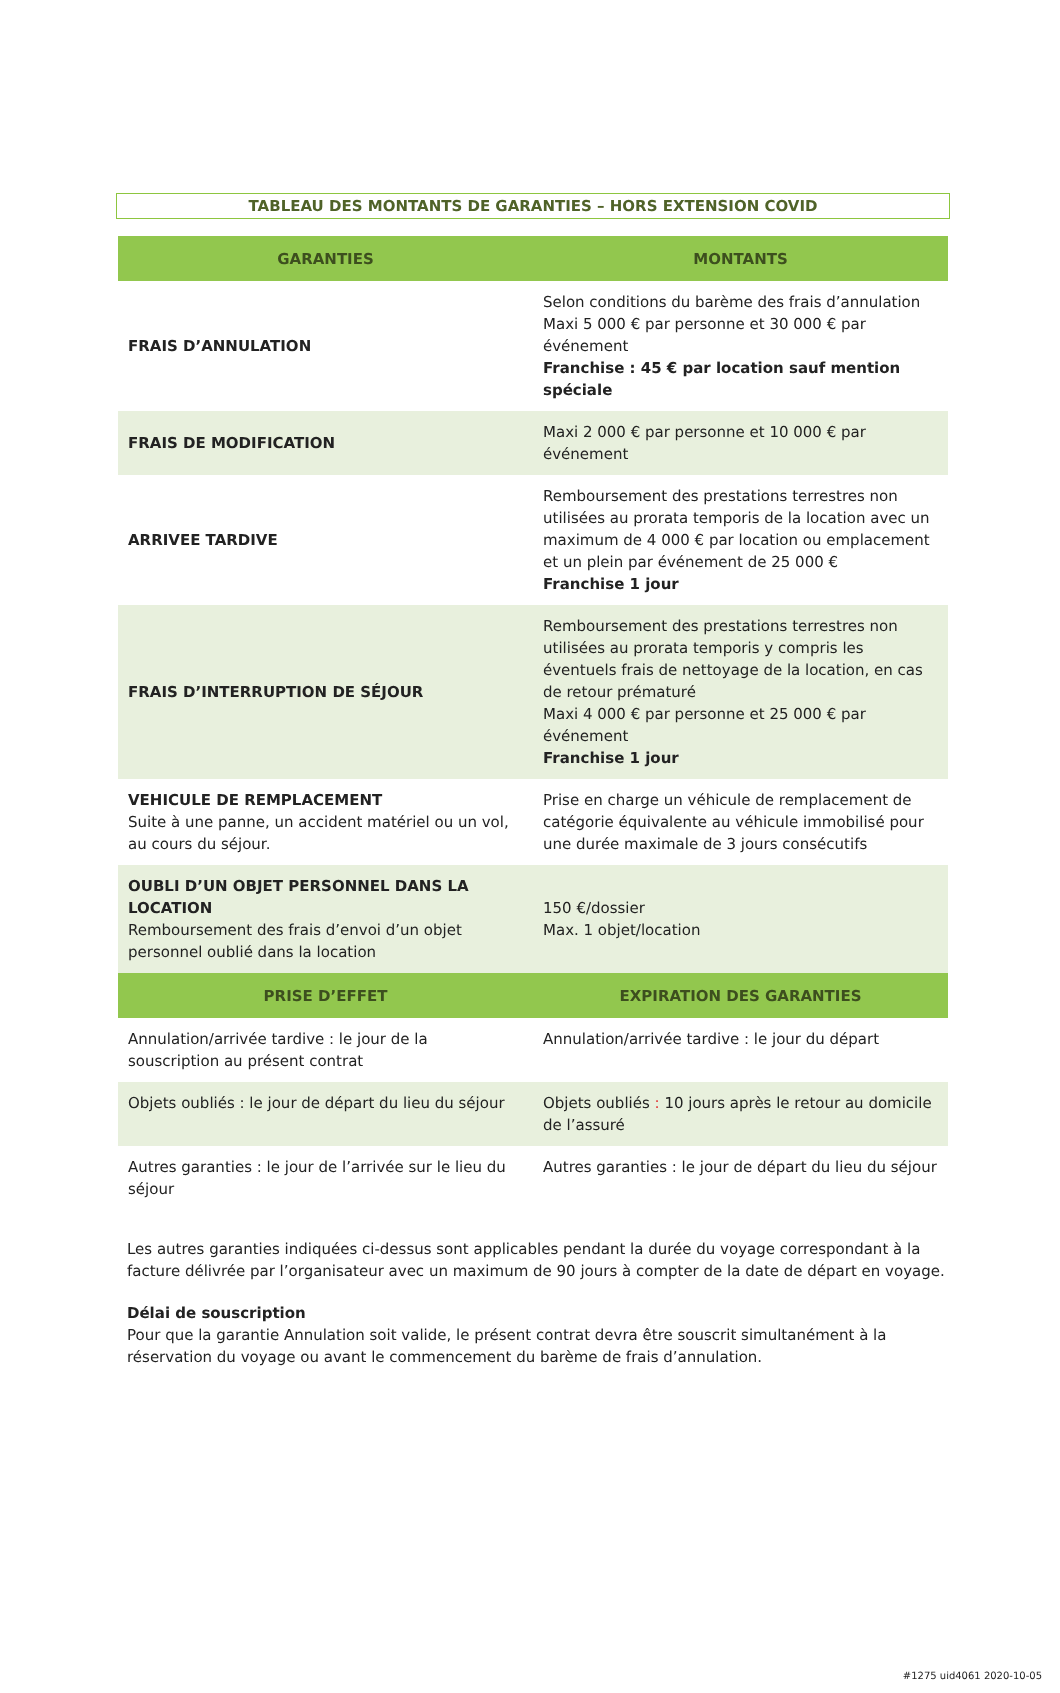TABLEAU DES MONTANTS DE GARANTIES – HORS EXTENSION COVID
| GARANTIES | MONTANTS |
| --- | --- |
| FRAIS D’ANNULATION | Selon conditions du barème des frais d’annulation Maxi 5 000 € par personne et 30 000 € par événement Franchise : 45 € par location sauf mention spéciale |
| FRAIS DE MODIFICATION | Maxi 2 000 € par personne et 10 000 € par événement |
| ARRIVEE TARDIVE | Remboursement des prestations terrestres non utilisées au prorata temporis de la location avec un maximum de 4 000 € par location ou emplacement et un plein par événement de 25 000 € Franchise 1 jour |
| FRAIS D’INTERRUPTION DE SÉJOUR | Remboursement des prestations terrestres non utilisées au prorata temporis y compris les éventuels frais de nettoyage de la location, en cas de retour prématuré Maxi 4 000 € par personne et 25 000 € par événement Franchise 1 jour |
| VEHICULE DE REMPLACEMENT Suite à une panne, un accident matériel ou un vol, au cours du séjour. | Prise en charge un véhicule de remplacement de catégorie équivalente au véhicule immobilisé pour une durée maximale de 3 jours consécutifs |
| OUBLI D’UN OBJET PERSONNEL DANS LA LOCATION Remboursement des frais d’envoi d’un objet personnel oublié dans la location | 150 €/dossier Max. 1 objet/location |
| PRISE D’EFFET | EXPIRATION DES GARANTIES |
| Annulation/arrivée tardive : le jour de la souscription au présent contrat | Annulation/arrivée tardive : le jour du départ |
| Objets oubliés : le jour de départ du lieu du séjour | Objets oubliés : 10 jours après le retour au domicile de l’assuré |
| Autres garanties : le jour de l’arrivée sur le lieu du séjour | Autres garanties : le jour de départ du lieu du séjour |
Les autres garanties indiquées ci-dessus sont applicables pendant la durée du voyage correspondant à la facture délivrée par l’organisateur avec un maximum de 90 jours à compter de la date de départ en voyage.
Délai de souscription
Pour que la garantie Annulation soit valide, le présent contrat devra être souscrit simultanément à la réservation du voyage ou avant le commencement du barème de frais d’annulation.
#1275 uid4061 2020-10-05